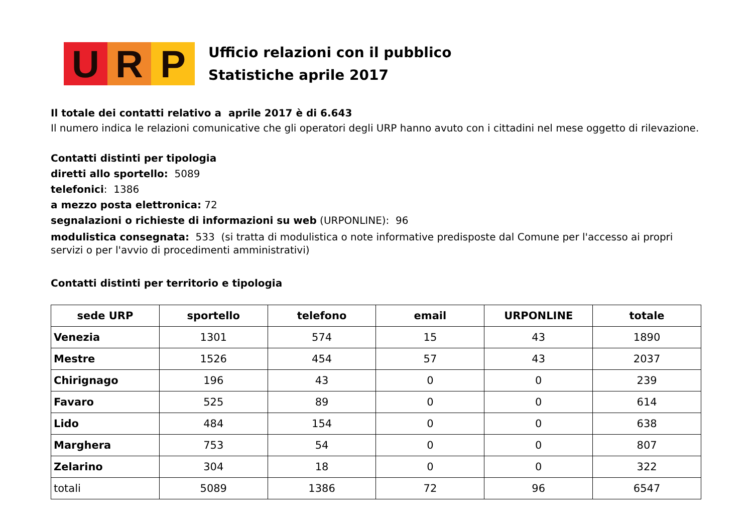U R P
Ufficio relazioni con il pubblico
Statistiche aprile 2017
Il totale dei contatti relativo a aprile 2017 è di 6.643
Il numero indica le relazioni comunicative che gli operatori degli URP hanno avuto con i cittadini nel mese oggetto di rilevazione.
Contatti distinti per tipologia
diretti allo sportello: 5089
telefonici: 1386
a mezzo posta elettronica: 72
segnalazioni o richieste di informazioni su web (URPONLINE): 96
modulistica consegnata: 533 (si tratta di modulistica o note informative predisposte dal Comune per l'accesso ai propri servizi o per l'avvio di procedimenti amministrativi)
Contatti distinti per territorio e tipologia
| sede URP | sportello | telefono | email | URPONLINE | totale |
| --- | --- | --- | --- | --- | --- |
| Venezia | 1301 | 574 | 15 | 43 | 1890 |
| Mestre | 1526 | 454 | 57 | 43 | 2037 |
| Chirignago | 196 | 43 | 0 | 0 | 239 |
| Favaro | 525 | 89 | 0 | 0 | 614 |
| Lido | 484 | 154 | 0 | 0 | 638 |
| Marghera | 753 | 54 | 0 | 0 | 807 |
| Zelarino | 304 | 18 | 0 | 0 | 322 |
| totali | 5089 | 1386 | 72 | 96 | 6547 |